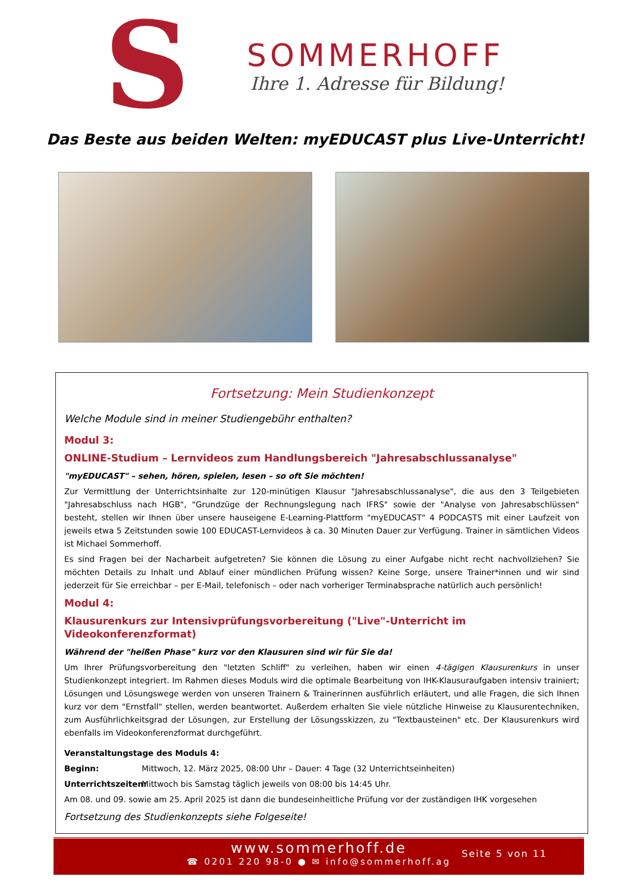S
SOMMERHOFF
Ihre 1. Adresse für Bildung!
Das Beste aus beiden Welten: myEDUCAST plus Live-Unterricht!
Fortsetzung: Mein Studienkonzept
Welche Module sind in meiner Studiengebühr enthalten?
Modul 3:
ONLINE-Studium – Lernvideos zum Handlungsbereich "Jahresabschlussanalyse"
"myEDUCAST" – sehen, hören, spielen, lesen – so oft Sie möchten!
Zur Vermittlung der Unterrichtsinhalte zur 120-minütigen Klausur "Jahresabschlussanalyse", die aus den 3 Teilgebieten "Jahresabschluss nach HGB", "Grundzüge der Rechnungslegung nach IFRS" sowie der "Analyse von Jahresabschlüssen" besteht, stellen wir Ihnen über unsere hauseigene E-Learning-Plattform "myEDUCAST" 4 PODCASTS mit einer Laufzeit von jeweils etwa 5 Zeitstunden sowie 100 EDUCAST-Lernvideos à ca. 30 Minuten Dauer zur Verfügung. Trainer in sämtlichen Videos ist Michael Sommerhoff.
Es sind Fragen bei der Nacharbeit aufgetreten? Sie können die Lösung zu einer Aufgabe nicht recht nachvollziehen? Sie möchten Details zu Inhalt und Ablauf einer mündlichen Prüfung wissen? Keine Sorge, unsere Trainer*innen und wir sind jederzeit für Sie erreichbar – per E-Mail, telefonisch – oder nach vorheriger Terminabsprache natürlich auch persönlich!
Modul 4:
Klausurenkurs zur Intensivprüfungsvorbereitung ("Live"-Unterricht im Videokonferenzformat)
Während der "heißen Phase" kurz vor den Klausuren sind wir für Sie da!
Um Ihrer Prüfungsvorbereitung den "letzten Schliff" zu verleihen, haben wir einen 4-tägigen Klausurenkurs in unser Studienkonzept integriert. Im Rahmen dieses Moduls wird die optimale Bearbeitung von IHK-Klausuraufgaben intensiv trainiert; Lösungen und Lösungswege werden von unseren Trainern & Trainerinnen ausführlich erläutert, und alle Fragen, die sich Ihnen kurz vor dem "Ernstfall" stellen, werden beantwortet. Außerdem erhalten Sie viele nützliche Hinweise zu Klausurentechniken, zum Ausführlichkeitsgrad der Lösungen, zur Erstellung der Lösungsskizzen, zu "Textbausteinen" etc. Der Klausurenkurs wird ebenfalls im Videokonferenzformat durchgeführt.
Veranstaltungstage des Moduls 4:
Beginn: Mittwoch, 12. März 2025, 08:00 Uhr – Dauer: 4 Tage (32 Unterrichtseinheiten)
Unterrichtszeiten: Mittwoch bis Samstag täglich jeweils von 08:00 bis 14:45 Uhr.
Am 08. und 09. sowie am 25. April 2025 ist dann die bundeseinheitliche Prüfung vor der zuständigen IHK vorgesehen
Fortsetzung des Studienkonzepts siehe Folgeseite!
www.sommerhoff.de
☎ 0201 220 98-0 ● ✉ info@sommerhoff.ag
Seite 5 von 11